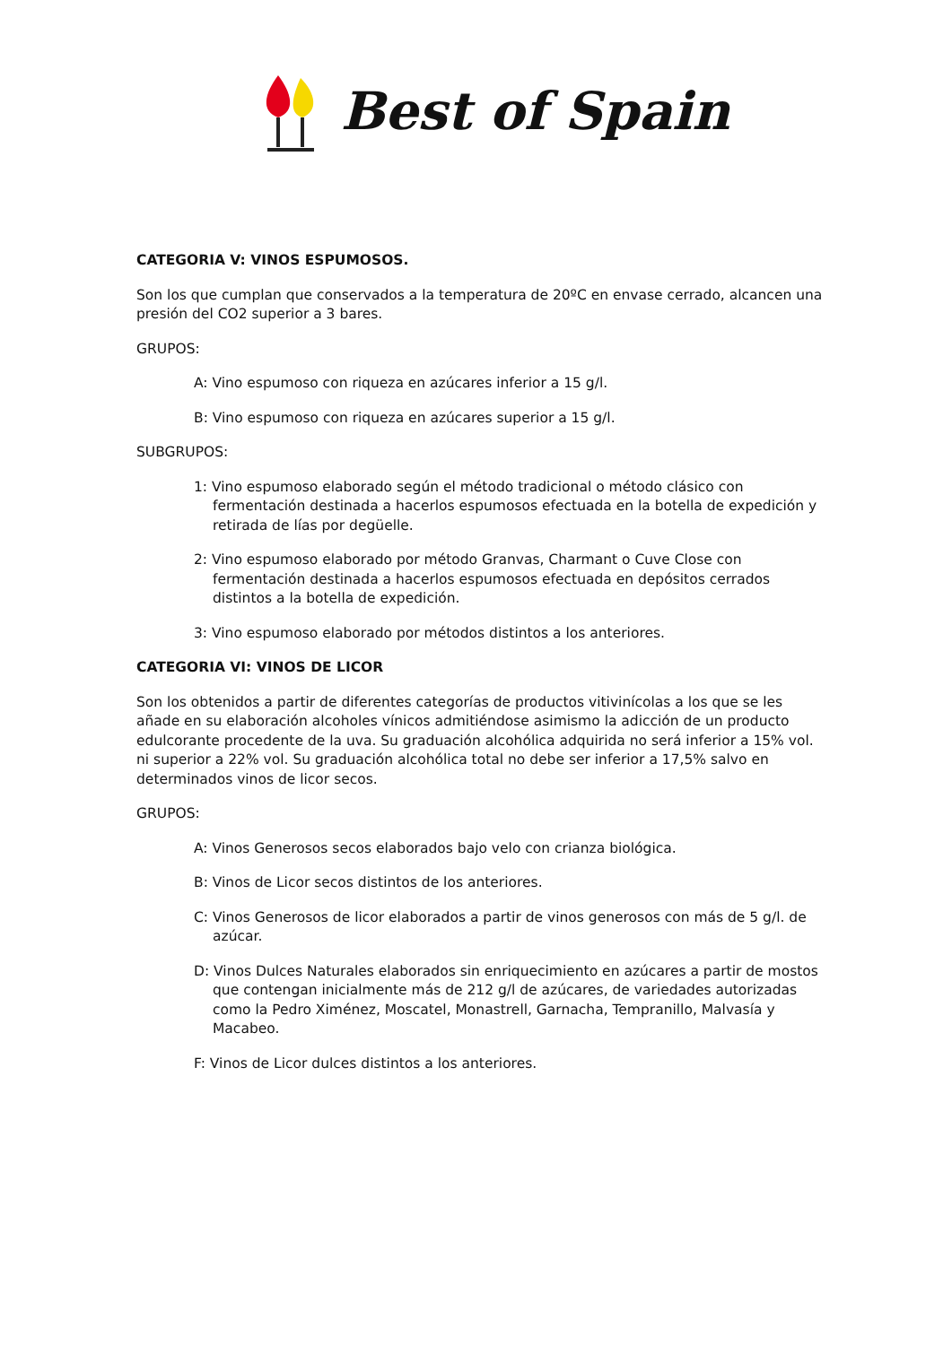Best of Spain
CATEGORIA V: VINOS ESPUMOSOS.
Son los que cumplan que conservados a la temperatura de 20ºC en envase cerrado, alcancen una presión del CO2 superior a 3 bares.
GRUPOS:
A: Vino espumoso con riqueza en azúcares inferior a 15 g/l.
B: Vino espumoso con riqueza en azúcares superior a 15 g/l.
SUBGRUPOS:
1: Vino espumoso elaborado según el método tradicional o método clásico con fermentación destinada a hacerlos espumosos efectuada en la botella de expedición y retirada de lías por degüelle.
2: Vino espumoso elaborado por método Granvas, Charmant o Cuve Close con fermentación destinada a hacerlos espumosos efectuada en depósitos cerrados distintos a la botella de expedición.
3: Vino espumoso elaborado por métodos distintos a los anteriores.
CATEGORIA VI: VINOS DE LICOR
Son los obtenidos a partir de diferentes categorías de productos vitivinícolas a los que se les añade en su elaboración alcoholes vínicos admitiéndose asimismo la adicción de un producto edulcorante procedente de la uva. Su graduación alcohólica adquirida no será inferior a 15% vol. ni superior a 22% vol. Su graduación alcohólica total no debe ser inferior a 17,5% salvo en determinados vinos de licor secos.
GRUPOS:
A: Vinos Generosos secos elaborados bajo velo con crianza biológica.
B: Vinos de Licor secos distintos de los anteriores.
C: Vinos Generosos de licor elaborados a partir de vinos generosos con más de 5 g/l. de azúcar.
D: Vinos Dulces Naturales elaborados sin enriquecimiento en azúcares a partir de mostos que contengan inicialmente más de 212 g/l de azúcares, de variedades autorizadas como la Pedro Ximénez, Moscatel, Monastrell, Garnacha, Tempranillo, Malvasía y Macabeo.
F: Vinos de Licor dulces distintos a los anteriores.